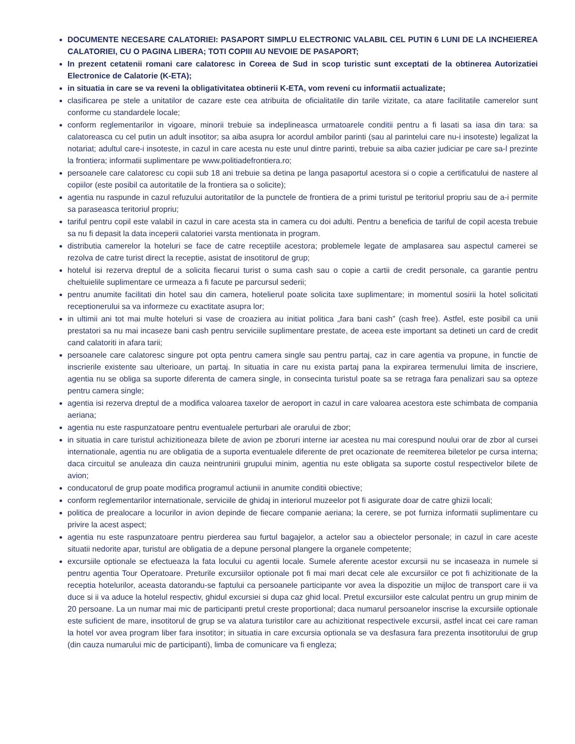DOCUMENTE NECESARE CALATORIEI: PASAPORT SIMPLU ELECTRONIC VALABIL CEL PUTIN 6 LUNI DE LA INCHEIEREA CALATORIEI, CU O PAGINA LIBERA; TOTI COPIII AU NEVOIE DE PASAPORT;
In prezent cetatenii romani care calatoresc in Coreea de Sud in scop turistic sunt exceptati de la obtinerea Autorizatiei Electronice de Calatorie (K-ETA);
in situatia in care se va reveni la obligativitatea obtinerii K-ETA, vom reveni cu informatii actualizate;
clasificarea pe stele a unitatilor de cazare este cea atribuita de oficialitatile din tarile vizitate, ca atare facilitatile camerelor sunt conforme cu standardele locale;
conform reglementarilor in vigoare, minorii trebuie sa indeplineasca urmatoarele conditii pentru a fi lasati sa iasa din tara: sa calatoreasca cu cel putin un adult insotitor; sa aiba asupra lor acordul ambilor parinti (sau al parintelui care nu-i insoteste) legalizat la notariat; adultul care-i insoteste, in cazul in care acesta nu este unul dintre parinti, trebuie sa aiba cazier judiciar pe care sa-l prezinte la frontiera; informatii suplimentare pe www.politiadefrontiera.ro;
persoanele care calatoresc cu copii sub 18 ani trebuie sa detina pe langa pasaportul acestora si o copie a certificatului de nastere al copiilor (este posibil ca autoritatile de la frontiera sa o solicite);
agentia nu raspunde in cazul refuzului autoritatilor de la punctele de frontiera de a primi turistul pe teritoriul propriu sau de a-i permite sa paraseasca teritoriul propriu;
tariful pentru copil este valabil in cazul in care acesta sta in camera cu doi adulti. Pentru a beneficia de tariful de copil acesta trebuie sa nu fi depasit la data inceperii calatoriei varsta mentionata in program.
distributia camerelor la hoteluri se face de catre receptiile acestora; problemele legate de amplasarea sau aspectul camerei se rezolva de catre turist direct la receptie, asistat de insotitorul de grup;
hotelul isi rezerva dreptul de a solicita fiecarui turist o suma cash sau o copie a cartii de credit personale, ca garantie pentru cheltuielile suplimentare ce urmeaza a fi facute pe parcursul sederii;
pentru anumite facilitati din hotel sau din camera, hotelierul poate solicita taxe suplimentare; in momentul sosirii la hotel solicitati receptionerului sa va informeze cu exactitate asupra lor;
in ultimii ani tot mai multe hoteluri si vase de croaziera au initiat politica „fara bani cash” (cash free). Astfel, este posibil ca unii prestatori sa nu mai incaseze bani cash pentru serviciile suplimentare prestate, de aceea este important sa detineti un card de credit cand calatoriti in afara tarii;
persoanele care calatoresc singure pot opta pentru camera single sau pentru partaj, caz in care agentia va propune, in functie de inscrierile existente sau ulterioare, un partaj. In situatia in care nu exista partaj pana la expirarea termenului limita de inscriere, agentia nu se obliga sa suporte diferenta de camera single, in consecinta turistul poate sa se retraga fara penalizari sau sa opteze pentru camera single;
agentia isi rezerva dreptul de a modifica valoarea taxelor de aeroport in cazul in care valoarea acestora este schimbata de compania aeriana;
agentia nu este raspunzatoare pentru eventualele perturbari ale orarului de zbor;
in situatia in care turistul achizitioneaza bilete de avion pe zboruri interne iar acestea nu mai corespund noului orar de zbor al cursei internationale, agentia nu are obligatia de a suporta eventualele diferente de pret ocazionate de reemiterea biletelor pe cursa interna; daca circuitul se anuleaza din cauza neintrunirii grupului minim, agentia nu este obligata sa suporte costul respectivelor bilete de avion;
conducatorul de grup poate modifica programul actiunii in anumite conditii obiective;
conform reglementarilor internationale, serviciile de ghidaj in interiorul muzeelor pot fi asigurate doar de catre ghizii locali;
politica de prealocare a locurilor in avion depinde de fiecare companie aeriana; la cerere, se pot furniza informatii suplimentare cu privire la acest aspect;
agentia nu este raspunzatoare pentru pierderea sau furtul bagajelor, a actelor sau a obiectelor personale; in cazul in care aceste situatii nedorite apar, turistul are obligatia de a depune personal plangere la organele competente;
excursiile optionale se efectueaza la fata locului cu agentii locale. Sumele aferente acestor excursii nu se incaseaza in numele si pentru agentia Tour Operatoare. Preturile excursiilor optionale pot fi mai mari decat cele ale excursiilor ce pot fi achizitionate de la receptia hotelurilor, aceasta datorandu-se faptului ca persoanele participante vor avea la dispozitie un mijloc de transport care ii va duce si ii va aduce la hotelul respectiv, ghidul excursiei si dupa caz ghid local. Pretul excursiilor este calculat pentru un grup minim de 20 persoane. La un numar mai mic de participanti pretul creste proportional; daca numarul persoanelor inscrise la excursiile optionale este suficient de mare, insotitorul de grup se va alatura turistilor care au achizitionat respectivele excursii, astfel incat cei care raman la hotel vor avea program liber fara insotitor; in situatia in care excursia optionala se va desfasura fara prezenta insotitorului de grup (din cauza numarului mic de participanti), limba de comunicare va fi engleza;